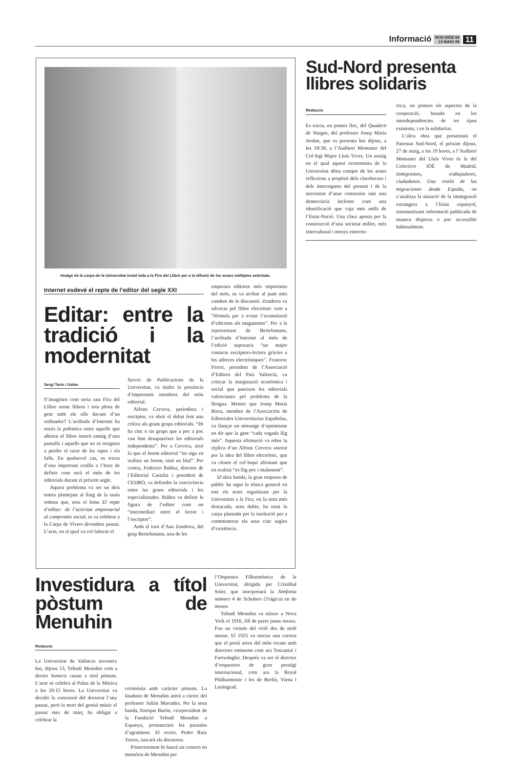Informació NOU DISE 66
13 MAIG 99 11
Imatge de la carpa de la Universitat instal lada a la Fira del Llibre per a la difusió de les seues múltiples activitats.
Internet esdevé el repte de l’editor del segle XXI
Editar: entre la tradició i la modernitat
Sergi Tarin i Galan
S’imaginen com seria una Fira del Llibre sense llibres i tota plena de gent amb els ulls davant d’un ordinador? L’arribada d’Internet ha encés la polèmica entre aquells que albiren el llibre inserit enmig d’una pantalla i aquells que no es resignen a perdre el tacte de les tapes i els fulls. En qualsevol cas, es tracta d’una important cruïlla a l’hora de definir com serà el món de les editorials durant el pròxim segle.
Aquest problema va ser un dels temes plantejats al llarg de la taula redona que, sota el lema El repte d’editar: de l’activitat empresarial al compromís social, es va celebrar a la Carpa de Vivers divendres passat. L’acte, en el qual va col·laborar el
Servei de Publicacions de la Universitat, va tindre la presència d’importants membres del món editorial.
Alfons Cervera, periodista i escriptor, va obrir el debat fent una crítica als grans grups editorials. “Hi ha cinc o sis grups que a poc a poc van fent desapareíxer les editorials independents”. Per a Cervera, això fa que el boom editorial “no siga en realitat un boom, sinó un bluf”. Per contra, Federico Ibáñez, director de l’Editorial Castalia i president de CEDRO, va defendre la convivència entre les grans editorials i les especialitzades. Ibáñez va definir la figura de l’editor com un “intermediari entre el lector i l’escriptor”.
Amb el torn d’Ana Zendrera, del grup Bertelsmann, una de les
empreses editores més importants del món, es va arribar al punt més candent de la discussió. Zendrera va advocar pel llibre electrònic com a “fórmula per a evitar l’acumulació d’edicions als magatzems”. Per a la representant de Bertelsmann, l’arribada d’Internet al món de l’edició suposaria “un major contacte escriptors-lectors gràcies a les adreces electròniques”. Francesc Ferrer, president de l’Associació d’Editors del País Valencià, va criticar la marginació econòmica i social que pateixen les editorials valencianes pel problema de la llengua. Mentre que Josep Maria Riera, membre de l’Asociación de Editoriales Universitarias Españolas, va llançar un missatge d’optimisme en dir que la gent “cada vegada llig més”. Aquesta afirmació va rebre la rèplica d’un Alfons Cervera astorat per la idea del llibre electrònic, que va cloure el col·loqui afirmant que en realitat “es llig poc i malament”.
D’altra banda, la gran resposta de públic ha sigut la tònica general en tots els actes organitzats per la Universitat a la Fira, on la nota més destacada, sens dubte, ha estat la carpa plantada per la institució per a commemorar els seus cinc segles d’existència.
Sud-Nord presenta llibres solidaris
Redaccio
Es tracta, en primer lloc, del Quadern de Viatges, del professor Josep Maria Jordan, que es presenta hui dijous, a les 18:30, a l’Auditori Montaner del Col·legi Major Lluís Vives. Un assaig en el qual aquest economista de la Universitat dóna compte de les seues reflexions a propòsit dels clarobscurs i dels interrogants del present i de la necessitat d’anar construint tant una democràcia incloent com una identificació que vaja més enllà de l’Estat-Nació. Una clara aposta per la construcció d’una societat millor, més intercultural i menys etnocèn-
trica, on primen els aspectes de la cooperació, basada en les interdependències de tot tipus existents, i en la solidaritat.
L’altra obra que presentarà el Patronat Sud-Nord, el pròxim dijous, 27 de maig, a les 19 hores, a l’Auditori Montaner del Lluís Vives és la del Colectivo IOÉ de Madrid, Inmigrantes, trabajadores, ciudadanos. Una visión de las migraciones desde España, on s’analitza la situació de la immigració estrangera a l’Estat espanyol, sistematitzant informació publicada de manera dispersa o poc accessible habitualment.
Investidura a títol pòstum de Menuhin
Redaccio
La Universitat de València investeix hui, dijous 13, Yehudi Menuhin com a doctor honoris causa a títol pòstum. L’acte se celebra al Palau de la Música a les 20:15 hores. La Universitat va decidir la concessió del doctorat l’any passat, però la mort del genial músic el passat mes de març ha obligat a celebrar la
cerimònia amb caràcter pòstum. La laudatio de Menuhin anirà a càrrec del professor Julián Marrades. Per la seua banda, Enrique Barón, vicepresident de la Fundació Yehudi Menuhin a Espanya, pronunciarà les paraules d’agraïment. El rector, Pedro Ruiz Torres, tancarà els discursos.
Posteriorment hi haurà un concert en memòria de Menuhin per
l’Orquestra Filharmònica de la Universitat, dirigida per Cristóbal Soler, que interpretarà la Simfonia número 4 de Schubert (Tràgica) en do menor.
Yehudi Menuhin va nàixer a Nova York el 1916, fill de pares jueus russos. Fou un virtuós del violí des de molt menut. El 1925 va iniciar una carrera que el portà arreu del món tocant amb directors eminents com ara Toscanini i Furtwängler. Després va ser el director d’orquestres de gran prestigi internacional, com ara la Royal Philharmonic i les de Berlín, Viena i Leningrad.